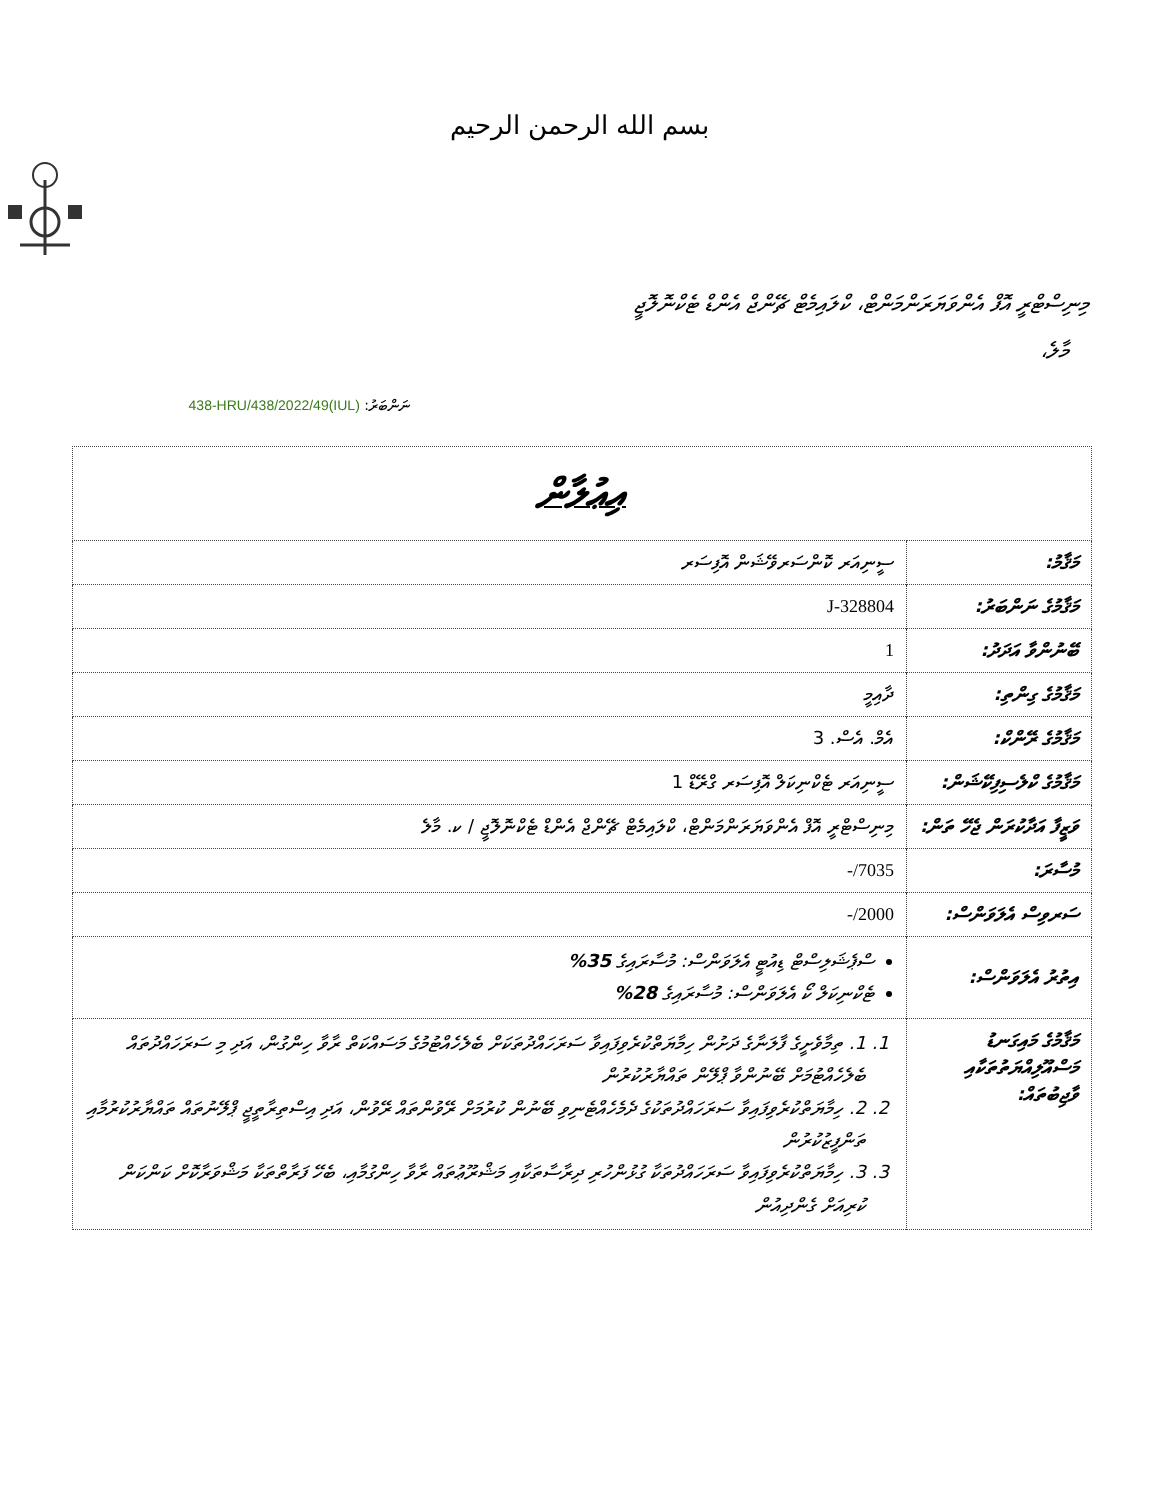بسم الله الرحمن الرحيم
މިނިސްޓްރީ އޮފް އެންވަޔަރަންމަންޓް، ކްލައިމެޓް ޗޭންޖް އެންޑް ޓެކްނޮލޮޖީ
މާލެ،
ނަންބަރު: (IUL)438-HRU/438/2022/49
| އިޢުލާން | |
| މަޤާމު: | ސީނިއަރ ކޮންސަރވޭޝަން އޮފިސަރ |
| މަޤާމުގެ ނަންބަރު: | J-328804 |
| ބޭނުންވާ އަދަދު: | 1 |
| މަޤާމުގެ ގިންތި: | ދާއިމީ |
| މަޤާމުގެ ރޭންކް: | އެމް. އެސް. 3 |
| މަޤާމުގެ ކްލެސިފިކޭޝަން: | ސީނިއަރ ޓެކްނިކަލް އޮފިސަރ ގްރޭޑް 1 |
| ވަޒީފާ އަދާކުރަން ޖެހޭ ތަން: | މިނިސްޓްރީ އޮފް އެންވަޔަރަންމަންޓް، ކްލައިމެޓް ޗޭންޖް އެންޑް ޓެކްނޮލޮޖީ / ކ. މާލެ |
| މުސާރަ: | 7035/- |
| ސަރވިސް އެލަވަންސް: | 2000/- |
| އިތުރު އެލަވަންސް: | ސްޕެޝަލިސްޓް ޑިއުޓީ އެލަވަންސް: މުސާރައިގެ 35% ޓެކްނިކަލް ކޯ އެލަވަންސް: މުސާރައިގެ 28% |
| މަޤާމުގެ މައިގަނޑު މަސްއޫލިއްޔަތުތަކާއި ވާޖިބުތައް: | 1. 1. ތިމާވެށީގެ ފާލަނާގެ ދަށުން ހިމާޔަތްކުރެވިފައިވާ ސަރަހައްދުތަކަށް ބެލެހެއްޓުމުގެ މަސައްކަތް ރާވާ ހިންގުން، އަދި މި ސަރަހައްދުތައް ބެލެހެއްޓުމަށް ބޭނުންވާ ޕްލޭން ތައްޔާރުކުރުން 2. 2. ހިމާޔަތްކުރެވިފައިވާ ސަރަހައްދުތަކުގެ ދެމެހެއްޓެނިވި ބޭނުން ކުރުމަށް ރޭވުންތައް ރޭވުން، އަދި އިސްތިރާތީޖީ ޕްލޭނުތައް ތައްޔާރުކުރުމާއި ތަންފީޒުކުރުން 3. 3. ހިމާޔަތްކުރެވިފައިވާ ސަރަހައްދުތަކާ ގުޅުންހުރި ދިރާސާތަކާއި މަޝްރޫޢުތައް ރާވާ ހިންގުމާއި، ބެހޭ ފަރާތްތަކާ މަޝްވަރާކޮށް ކަންކަން ކުރިއަށް ގެންދިއުން |